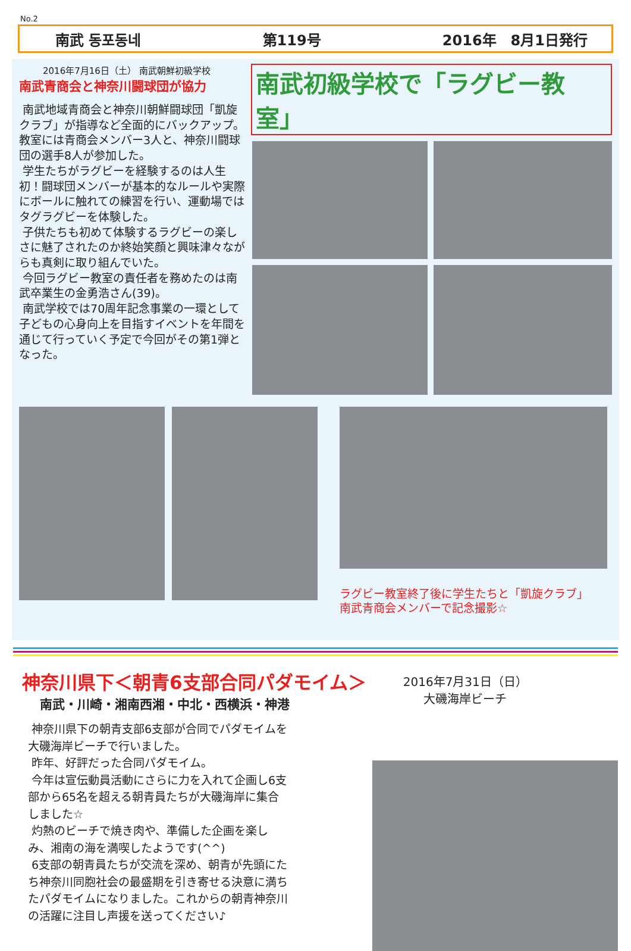No.2
南武 동포동네 第119号 2016年　8月1日発行
2016年7月16日（土） 南武朝鮮初級学校
南武青商会と神奈川闘球団が協力
南武地域青商会と神奈川朝鮮闘球団「凱旋クラブ」が指導など全面的にバックアップ。教室には青商会メンバー3人と、神奈川闘球団の選手8人が参加した。
学生たちがラグビーを経験するのは人生初！闘球団メンバーが基本的なルールや実際にボールに触れての練習を行い、運動場ではタグラグビーを体験した。
子供たちも初めて体験するラグビーの楽しさに魅了されたのか終始笑顔と興味津々ながらも真剣に取り組んでいた。
今回ラグビー教室の責任者を務めたのは南武卒業生の金勇浩さん(39)。
南武学校では70周年記念事業の一環として子どもの心身向上を目指すイベントを年間を通じて行っていく予定で今回がその第1弾となった。
南武初級学校で「ラグビー教室」
ラグビー教室終了後に学生たちと「凱旋クラブ」
南武青商会メンバーで記念撮影☆
神奈川県下＜朝青6支部合同パダモイム＞
南武・川崎・湘南西湘・中北・西横浜・神港
神奈川県下の朝青支部6支部が合同でパダモイムを大磯海岸ビーチで行いました。
昨年、好評だった合同パダモイム。
今年は宣伝動員活動にさらに力を入れて企画し6支部から65名を超える朝青員たちが大磯海岸に集合しました☆
灼熱のビーチで焼き肉や、準備した企画を楽しみ、湘南の海を満喫したようです(^^)
6支部の朝青員たちが交流を深め、朝青が先頭にたち神奈川同胞社会の最盛期を引き寄せる決意に満ちたパダモイムになりました。これからの朝青神奈川の活躍に注目し声援を送ってください♪
2016年7月31日（日）
大磯海岸ビーチ